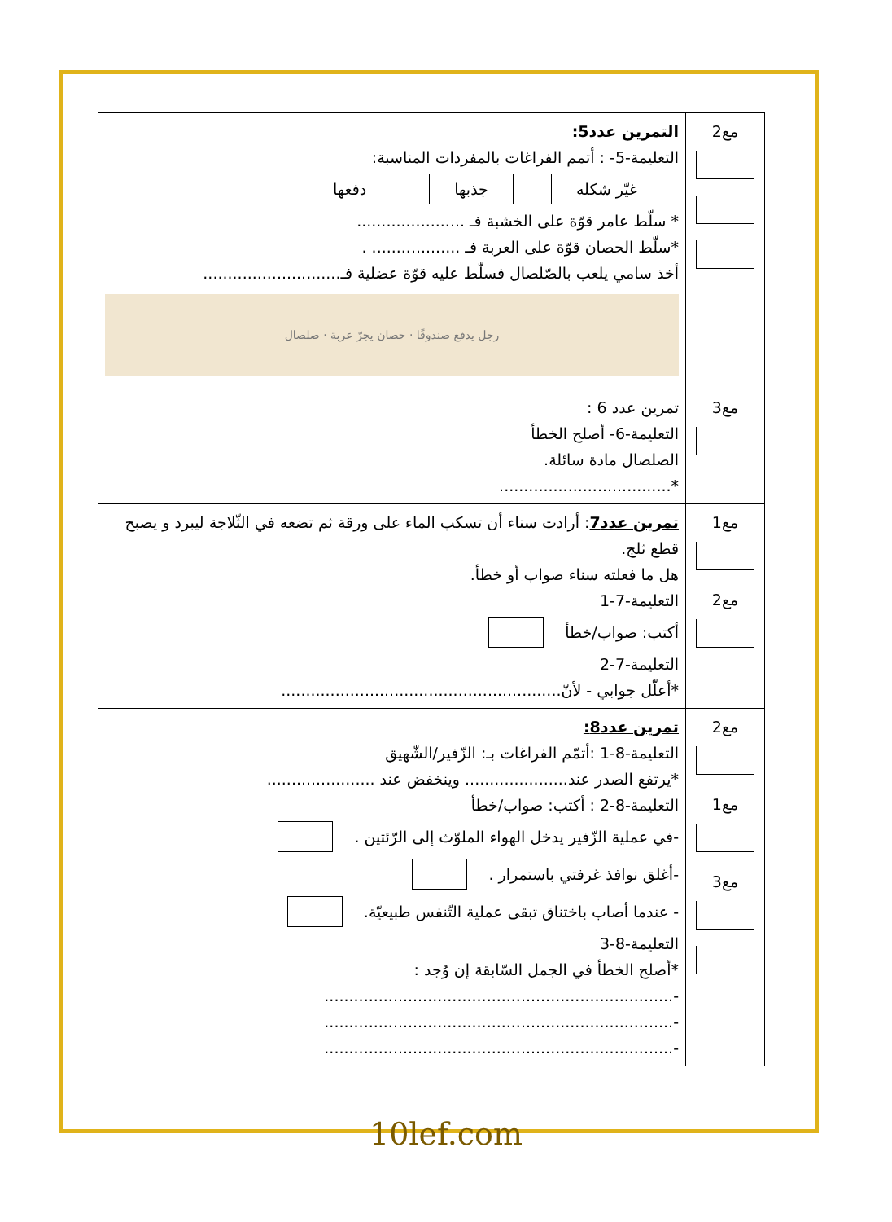| مع2 | التمرين عدد5: التعليمة-5- : أتمم الفراغات بالمفردات المناسبة: غيّر شكله جذبها دفعها * سلّط عامر قوّة على الخشبة فـ ...................... *سلّط الحصان قوّة على العربة فـ .................. . أخذ سامي يلعب بالصّلصال فسلّط عليه قوّة عضلية فـ............................ رجل يدفع صندوقًا · حصان يجرّ عربة · صلصال |
| مع3 | تمرين عدد 6 : التعليمة-6- أصلح الخطأ الصلصال مادة سائلة. *................................... |
| مع1 مع2 | تمرين عدد7 : أرادت سناء أن تسكب الماء على ورقة ثم تضعه في الثّلاجة ليبرد و يصبح قطع ثلج. هل ما فعلته سناء صواب أو خطأ. التعليمة-7-1 أكتب: صواب/خطأ التعليمة-7-2 *أعلّل جوابي - لأنّ......................................................... |
| مع2 مع1 مع3 | تمرين عدد8: التعليمة-8-1 :أتمّم الفراغات بـ: الزّفير/الشّهيق *يرتفع الصدر عند..................... وينخفض عند ...................... التعليمة-8-2 : أكتب: صواب/خطأ -في عملية الزّفير يدخل الهواء الملوّث إلى الرّئتين . -أغلق نوافذ غرفتي باستمرار . - عندما أصاب باختناق تبقى عملية التّنفس طبيعيّة. التعليمة-8-3 *أصلح الخطأ في الجمل السّابقة إن وُجد : -....................................................................... -....................................................................... -....................................................................... |
10lef.com